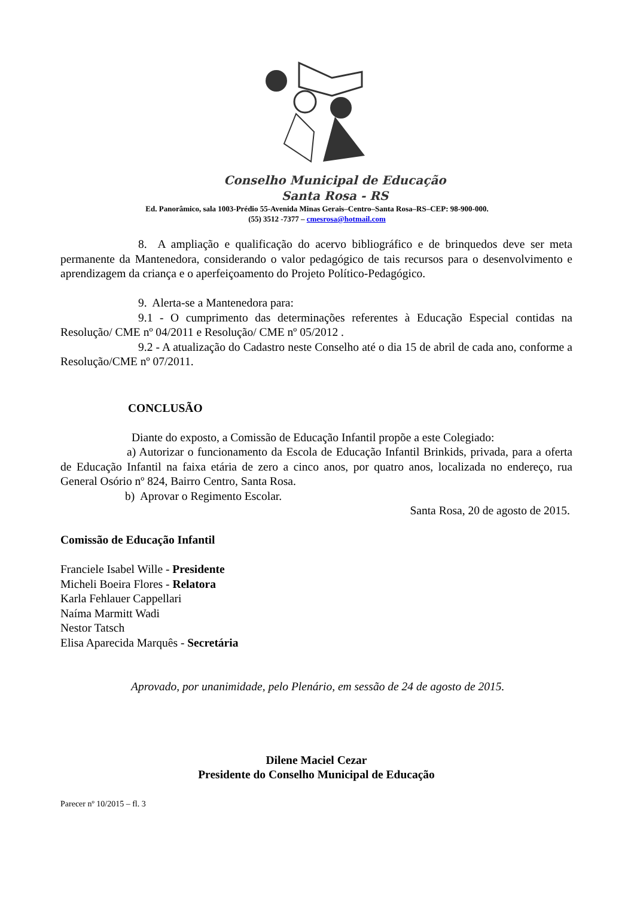Conselho Municipal de Educação
Santa Rosa - RS
Ed. Panorâmico, sala 1003-Prédio 55-Avenida Minas Gerais–Centro–Santa Rosa–RS–CEP: 98-900-000.
(55) 3512 -7377 – cmesrosa@hotmail.com
8. A ampliação e qualificação do acervo bibliográfico e de brinquedos deve ser meta permanente da Mantenedora, considerando o valor pedagógico de tais recursos para o desenvolvimento e aprendizagem da criança e o aperfeiçoamento do Projeto Político-Pedagógico.
9. Alerta-se a Mantenedora para:
9.1 - O cumprimento das determinações referentes à Educação Especial contidas na Resolução/ CME nº 04/2011 e Resolução/ CME nº 05/2012 .
9.2 - A atualização do Cadastro neste Conselho até o dia 15 de abril de cada ano, conforme a Resolução/CME nº 07/2011.
CONCLUSÃO
Diante do exposto, a Comissão de Educação Infantil propõe a este Colegiado:
a) Autorizar o funcionamento da Escola de Educação Infantil Brinkids, privada, para a oferta de Educação Infantil na faixa etária de zero a cinco anos, por quatro anos, localizada no endereço, rua General Osório nº 824, Bairro Centro, Santa Rosa.
b) Aprovar o Regimento Escolar.
Santa Rosa, 20 de agosto de 2015.
Comissão de Educação Infantil
Franciele Isabel Wille - Presidente
Micheli Boeira Flores - Relatora
Karla Fehlauer Cappellari
Naíma Marmitt Wadi
Nestor Tatsch
Elisa Aparecida Marquês - Secretária
Aprovado, por unanimidade, pelo Plenário, em sessão de 24 de agosto de 2015.
Dilene Maciel Cezar
Presidente do Conselho Municipal de Educação
Parecer nº 10/2015 – fl. 3